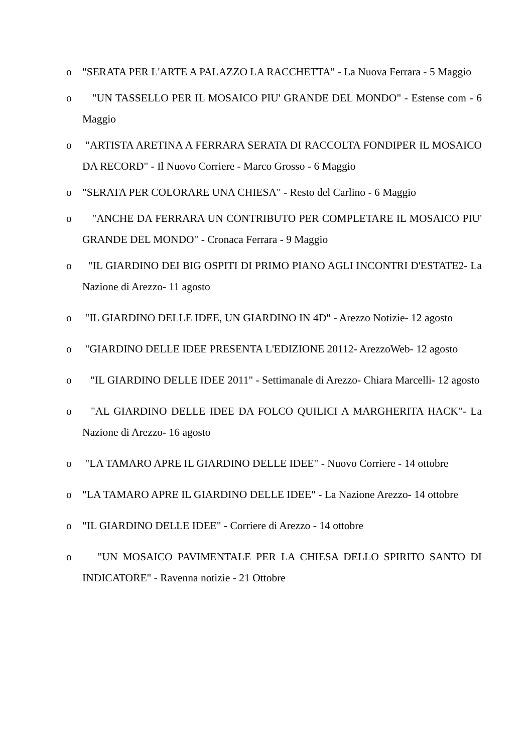o "SERATA PER L'ARTE A PALAZZO LA RACCHETTA" - La Nuova Ferrara - 5 Maggio
o "UN TASSELLO PER IL MOSAICO PIU' GRANDE DEL MONDO" - Estense com - 6 Maggio
o "ARTISTA ARETINA A FERRARA SERATA DI RACCOLTA FONDIPER IL MOSAICO DA RECORD" - Il Nuovo Corriere - Marco Grosso - 6 Maggio
o "SERATA PER COLORARE UNA CHIESA" - Resto del Carlino - 6 Maggio
o "ANCHE DA FERRARA UN CONTRIBUTO PER COMPLETARE IL MOSAICO PIU' GRANDE DEL MONDO" - Cronaca Ferrara - 9 Maggio
o "IL GIARDINO DEI BIG OSPITI DI PRIMO PIANO AGLI INCONTRI D'ESTATE2- La Nazione di Arezzo- 11 agosto
o "IL GIARDINO DELLE IDEE, UN GIARDINO IN 4D" - Arezzo Notizie- 12 agosto
o "GIARDINO DELLE IDEE PRESENTA L'EDIZIONE 20112- ArezzoWeb- 12 agosto
o "IL GIARDINO DELLE IDEE 2011" - Settimanale di Arezzo- Chiara Marcelli- 12 agosto
o "AL GIARDINO DELLE IDEE DA FOLCO QUILICI A MARGHERITA HACK"- La Nazione di Arezzo- 16 agosto
o "LA TAMARO APRE IL GIARDINO DELLE IDEE" - Nuovo Corriere - 14 ottobre
o "LA TAMARO APRE IL GIARDINO DELLE IDEE" - La Nazione Arezzo- 14 ottobre
o "IL GIARDINO DELLE IDEE" - Corriere di Arezzo - 14 ottobre
o "UN MOSAICO PAVIMENTALE PER LA CHIESA DELLO SPIRITO SANTO DI INDICATORE" - Ravenna notizie - 21 Ottobre